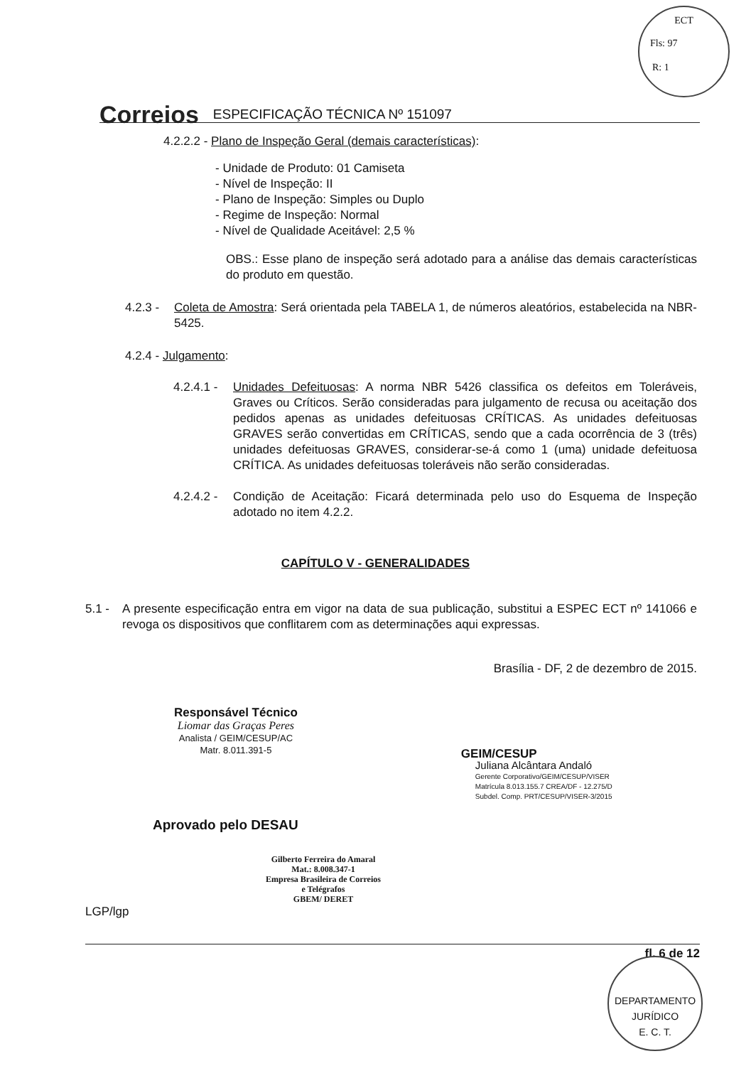ECT
Fls: 97
R: 1
Correios ESPECIFICAÇÃO TÉCNICA Nº 151097
4.2.2.2 - Plano de Inspeção Geral (demais características):
- Unidade de Produto: 01 Camiseta
- Nível de Inspeção: II
- Plano de Inspeção: Simples ou Duplo
- Regime de Inspeção: Normal
- Nível de Qualidade Aceitável: 2,5 %
OBS.: Esse plano de inspeção será adotado para a análise das demais características do produto em questão.
4.2.3 - Coleta de Amostra: Será orientada pela TABELA 1, de números aleatórios, estabelecida na NBR-5425.
4.2.4 - Julgamento:
4.2.4.1 - Unidades Defeituosas: A norma NBR 5426 classifica os defeitos em Toleráveis, Graves ou Críticos. Serão consideradas para julgamento de recusa ou aceitação dos pedidos apenas as unidades defeituosas CRÍTICAS. As unidades defeituosas GRAVES serão convertidas em CRÍTICAS, sendo que a cada ocorrência de 3 (três) unidades defeituosas GRAVES, considerar-se-á como 1 (uma) unidade defeituosa CRÍTICA. As unidades defeituosas toleráveis não serão consideradas.
4.2.4.2 - Condição de Aceitação: Ficará determinada pelo uso do Esquema de Inspeção adotado no item 4.2.2.
CAPÍTULO V - GENERALIDADES
5.1 - A presente especificação entra em vigor na data de sua publicação, substitui a ESPEC ECT nº 141066 e revoga os dispositivos que conflitarem com as determinações aqui expressas.
Brasília - DF, 2 de dezembro de 2015.
Responsável Técnico
Liomar das Graças Peres
Analista / GEIM/CESUP/AC
Matr. 8.011.391-5
GEIM/CESUP
Juliana Alcântara Andaló
Gerente Corporativo/GEIM/CESUP/VISER
Matrícula 8.013.155.7 CREA/DF - 12.275/D
Subdel. Comp. PRT/CESUP/VISER-3/2015
Aprovado pelo DESAU
Gilberto Ferreira do Amaral
Mat.: 8.008.347-1
Empresa Brasileira de Correios e Telégrafos
GBEM/ DERET
LGP/lgp
fl. 6 de 12
DEPARTAMENTO JURÍDICO
E. C. T.